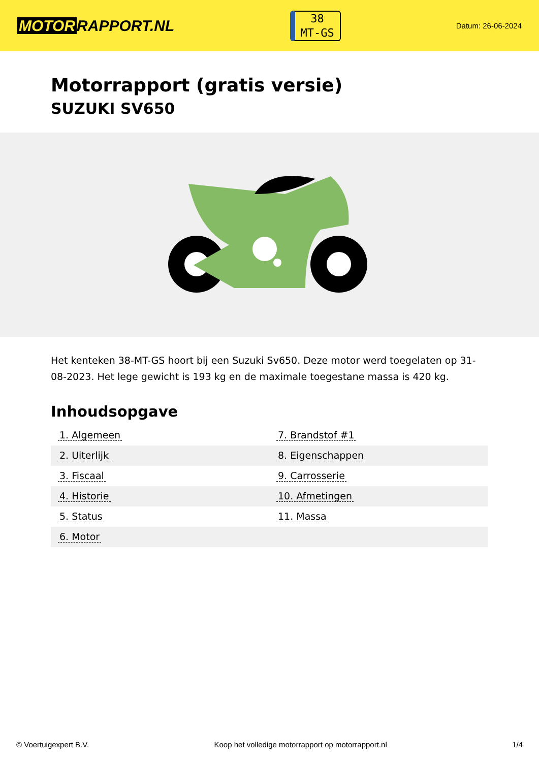MOTOR RAPPORT.NL
38
MT-GS
Datum: 26-06-2024
Motorrapport (gratis versie)
SUZUKI SV650
Het kenteken 38-MT-GS hoort bij een Suzuki Sv650. Deze motor werd toegelaten op 31-08-2023. Het lege gewicht is 193 kg en de maximale toegestane massa is 420 kg.
Inhoudsopgave
| 1. Algemeen | 7. Brandstof #1 |
| 2. Uiterlijk | 8. Eigenschappen |
| 3. Fiscaal | 9. Carrosserie |
| 4. Historie | 10. Afmetingen |
| 5. Status | 11. Massa |
| 6. Motor | |
© Voertuigexpert B.V. Koop het volledige motorrapport op motorrapport.nl
1/4